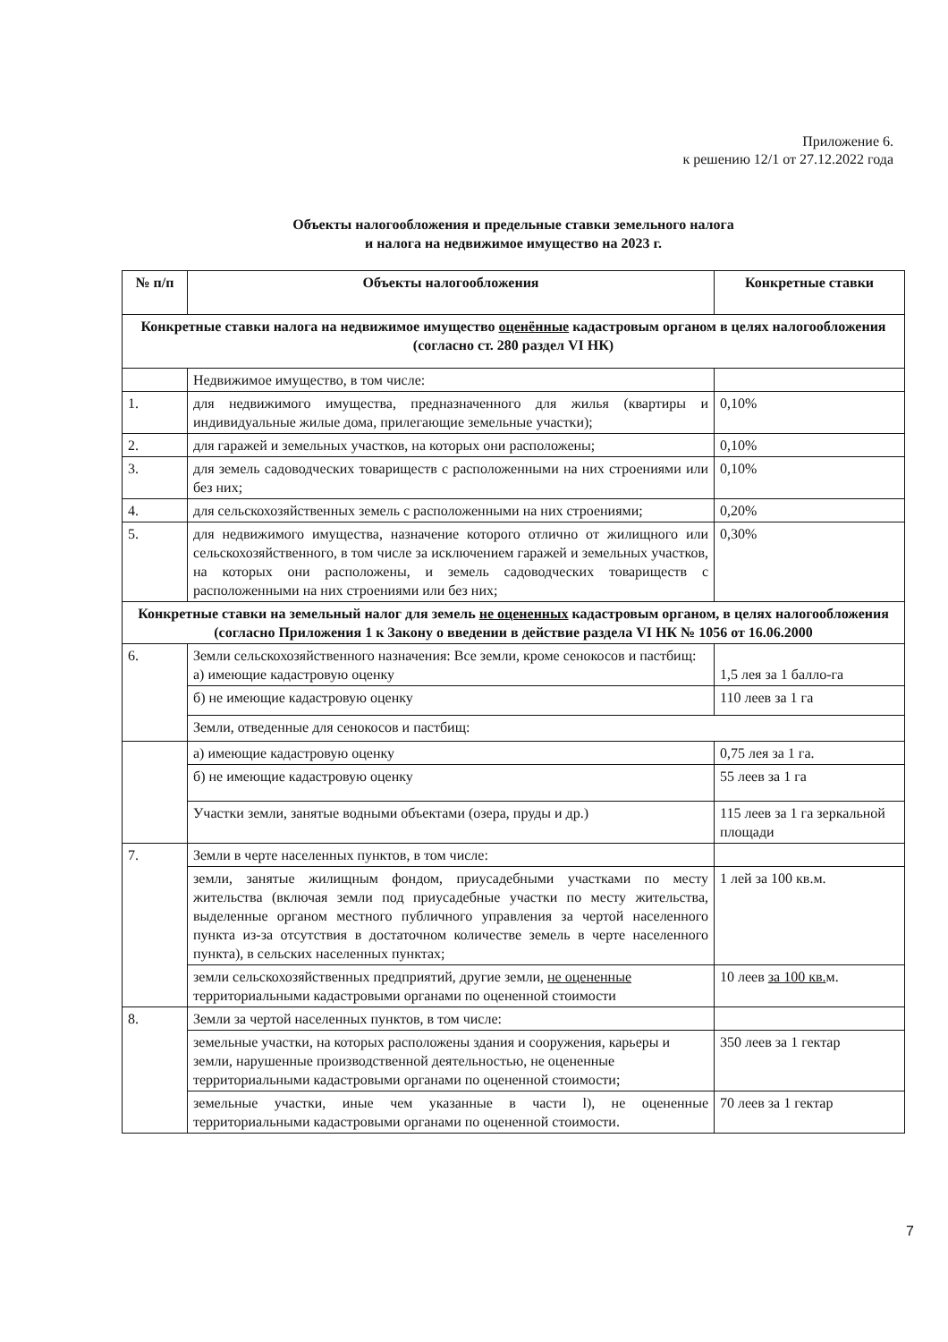Приложение 6.
к решению 12/1 от 27.12.2022 года
Объекты налогообложения и предельные ставки земельного налога
и налога на недвижимое имущество на 2023 г.
| № п/п | Объекты налогообложения | Конкретные ставки |
| --- | --- | --- |
| Конкретные ставки налога на недвижимое имущество оценённые кадастровым органом в целях налогообложения (согласно ст. 280 раздел VI НК) | | |
| | Недвижимое имущество, в том числе: | |
| 1. | для недвижимого имущества, предназначенного для жилья (квартиры и индивидуальные жилые дома, прилегающие земельные участки); | 0,10% |
| 2. | для гаражей и земельных участков, на которых они расположены; | 0,10% |
| 3. | для земель садоводческих товариществ с расположенными на них строениями или без них; | 0,10% |
| 4. | для сельскохозяйственных земель с расположенными на них строениями; | 0,20% |
| 5. | для недвижимого имущества, назначение которого отлично от жилищного или сельскохозяйственного, в том числе за исключением гаражей и земельных участков, на которых они расположены, и земель садоводческих товариществ с расположенными на них строениями или без них; | 0,30% |
| Конкретные ставки на земельный налог для земель не оцененных кадастровым органом, в целях налогообложения (согласно Приложения 1 к Закону о введении в действие раздела VI НК № 1056 от 16.06.2000 | | |
| 6. | Земли сельскохозяйственного назначения: Все земли, кроме сенокосов и пастбищ: а) имеющие кадастровую оценку | 1,5 лея за 1 балло-га |
| | б) не имеющие кадастровую оценку | 110 леев за 1 га |
| | Земли, отведенные для сенокосов и пастбищ: | |
| | а) имеющие кадастровую оценку | 0,75 лея за 1 га. |
| | б) не имеющие кадастровую оценку | 55 леев за 1 га |
| | Участки земли, занятые водными объектами (озера, пруды и др.) | 115 леев за 1 га зеркальной площади |
| 7. | Земли в черте населенных пунктов, в том числе: | |
| | земли, занятые жилищным фондом, приусадебными участками по месту жительства (включая земли под приусадебные участки по месту жительства, выделенные органом местного публичного управления за чертой населенного пункта из-за отсутствия в достаточном количестве земель в черте населенного пункта), в сельских населенных пунктах; | 1 лей за 100 кв.м. |
| | земли сельскохозяйственных предприятий, другие земли, не оцененные территориальными кадастровыми органами по оцененной стоимости | 10 леев за 100 кв. м. |
| 8. | Земли за чертой населенных пунктов, в том числе: | |
| | земельные участки, на которых расположены здания и сооружения, карьеры и земли, нарушенные производственной деятельностью, не оцененные территориальными кадастровыми органами по оцененной стоимости; | 350 леев за 1 гектар |
| | земельные участки, иные чем указанные в части l), не оцененные территориальными кадастровыми органами по оцененной стоимости. | 70 леев за 1 гектар |
7